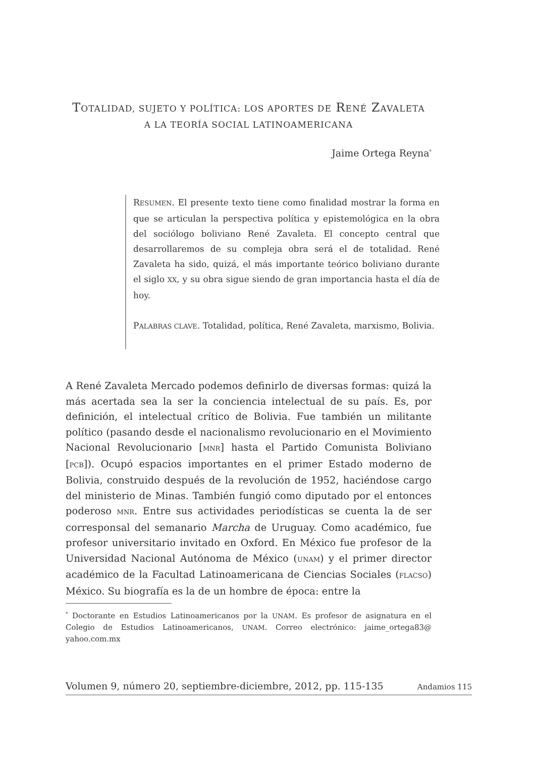TOTALIDAD, SUJETO Y POLÍTICA: LOS APORTES DE RENÉ ZAVALETA
A LA TEORÍA SOCIAL LATINOAMERICANA
Jaime Ortega Reyna<sup>*</sup>
RESUMEN. El presente texto tiene como finalidad mostrar la forma en que se articulan la perspectiva política y epistemológica en la obra del sociólogo boliviano René Zavaleta. El concepto central que desarrollaremos de su compleja obra será el de totalidad. René Zavaleta ha sido, quizá, el más importante teórico boliviano durante el siglo XX, y su obra sigue siendo de gran importancia hasta el día de hoy.
PALABRAS CLAVE. Totalidad, política, René Zavaleta, marxismo, Bolivia.
A René Zavaleta Mercado podemos definirlo de diversas formas: quizá la más acertada sea la ser la conciencia intelectual de su país. Es, por definición, el intelectual crítico de Bolivia. Fue también un militante político (pasando desde el nacionalismo revolucionario en el Movimiento Nacional Revolucionario [MNR] hasta el Partido Comunista Boliviano [PCB]). Ocupó espacios importantes en el primer Estado moderno de Bolivia, construido después de la revolución de 1952, haciéndose cargo del ministerio de Minas. También fungió como diputado por el entonces poderoso MNR. Entre sus actividades periodísticas se cuenta la de ser corresponsal del semanario Marcha de Uruguay. Como académico, fue profesor universitario invitado en Oxford. En México fue profesor de la Universidad Nacional Autónoma de México (UNAM) y el primer director académico de la Facultad Latinoamericana de Ciencias Sociales (FLACSO) México. Su biografía es la de un hombre de época: entre la
<sup>*</sup> Doctorante en Estudios Latinoamericanos por la UNAM. Es profesor de asignatura en el Colegio de Estudios Latinoamericanos, UNAM. Correo electrónico: jaime_ortega83@ yahoo.com.mx
Volumen 9, número 20, septiembre-diciembre, 2012, pp. 115-135 Andamios 115